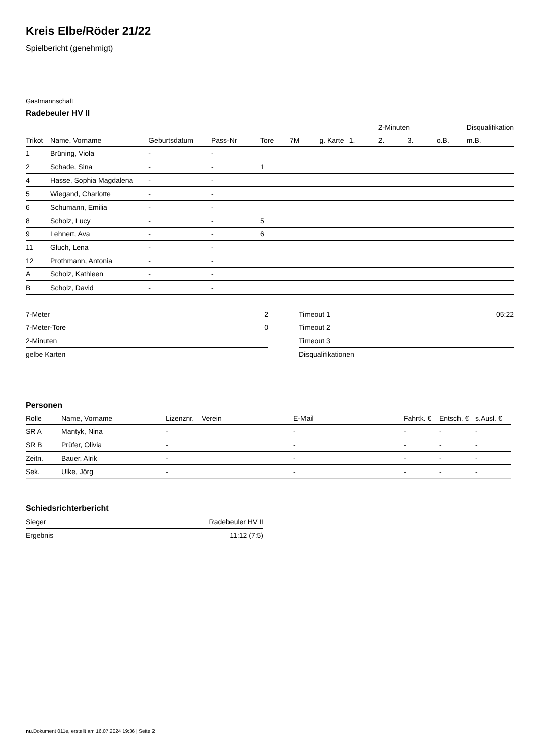Kreis Elbe/Röder 21/22
Spielbericht (genehmigt)
Gastmannschaft
Radebeuler HV II
| | | | | | | | | 2-Minuten | | | Disqualifikation |
| --- | --- | --- | --- | --- | --- | --- | --- | --- | --- | --- | --- |
| Trikot | Name, Vorname | Geburtsdatum | Pass-Nr | Tore | 7M | g. Karte | 1. | 2. | 3. | o.B. | m.B. |
| 1 | Brüning, Viola | - | - | | | | | | | | |
| 2 | Schade, Sina | - | - | 1 | | | | | | | |
| 4 | Hasse, Sophia Magdalena | - | - | | | | | | | | |
| 5 | Wiegand, Charlotte | - | - | | | | | | | | |
| 6 | Schumann, Emilia | - | - | | | | | | | | |
| 8 | Scholz, Lucy | - | - | 5 | | | | | | | |
| 9 | Lehnert, Ava | - | - | 6 | | | | | | | |
| 11 | Gluch, Lena | - | - | | | | | | | | |
| 12 | Prothmann, Antonia | - | - | | | | | | | | |
| A | Scholz, Kathleen | - | - | | | | | | | | |
| B | Scholz, David | - | - | | | | | | | | |
| 7-Meter | 2 |
| 7-Meter-Tore | 0 |
| 2-Minuten | |
| gelbe Karten | |
| Timeout 1 | 05:22 |
| Timeout 2 | |
| Timeout 3 | |
| Disqualifikationen | |
Personen
| Rolle | Name, Vorname | Lizenznr. | Verein | E-Mail | Fahrtk. € | Entsch. € | s.Ausl. € |
| --- | --- | --- | --- | --- | --- | --- | --- |
| SR A | Mantyk, Nina | - | | - | - | - | - |
| SR B | Prüfer, Olivia | - | | - | - | - | - |
| Zeitn. | Bauer, Alrik | - | | - | - | - | - |
| Sek. | Ulke, Jörg | - | | - | - | - | - |
Schiedsrichterbericht
| Sieger | Radebeuler HV II |
| Ergebnis | 11:12 (7:5) |
nu.Dokument 011e, erstellt am 16.07.2024 19:36 | Seite 2